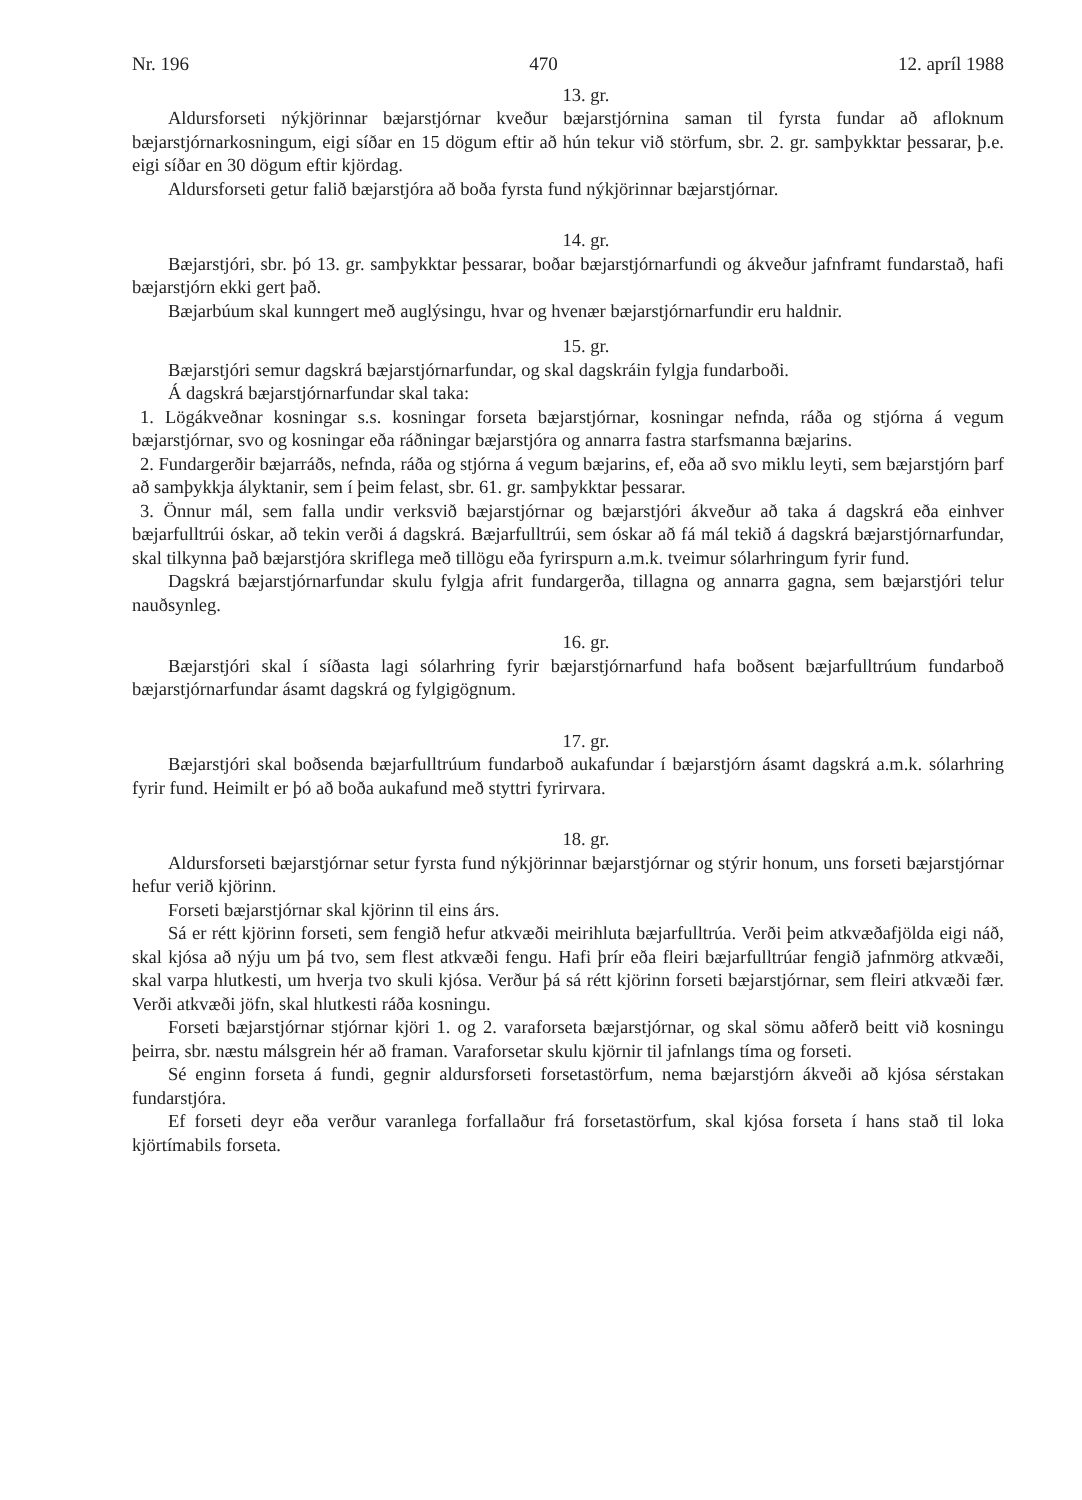Nr. 196 470 12. apríl 1988
13. gr.
Aldursforseti nýkjörinnar bæjarstjórnar kveður bæjarstjórnina saman til fyrsta fundar að afloknum bæjarstjórnarkosningum, eigi síðar en 15 dögum eftir að hún tekur við störfum, sbr. 2. gr. samþykktar þessarar, þ.e. eigi síðar en 30 dögum eftir kjördag.
Aldursforseti getur falið bæjarstjóra að boða fyrsta fund nýkjörinnar bæjarstjórnar.
14. gr.
Bæjarstjóri, sbr. þó 13. gr. samþykktar þessarar, boðar bæjarstjórnarfundi og ákveður jafnframt fundarstað, hafi bæjarstjórn ekki gert það.
Bæjarbúum skal kunngert með auglýsingu, hvar og hvenær bæjarstjórnarfundir eru haldnir.
15. gr.
Bæjarstjóri semur dagskrá bæjarstjórnarfundar, og skal dagskráin fylgja fundarboði.
Á dagskrá bæjarstjórnarfundar skal taka:
1. Lögákveðnar kosningar s.s. kosningar forseta bæjarstjórnar, kosningar nefnda, ráða og stjórna á vegum bæjarstjórnar, svo og kosningar eða ráðningar bæjarstjóra og annarra fastra starfsmanna bæjarins.
2. Fundargerðir bæjarráðs, nefnda, ráða og stjórna á vegum bæjarins, ef, eða að svo miklu leyti, sem bæjarstjórn þarf að samþykkja ályktanir, sem í þeim felast, sbr. 61. gr. samþykktar þessarar.
3. Önnur mál, sem falla undir verksvið bæjarstjórnar og bæjarstjóri ákveður að taka á dagskrá eða einhver bæjarfulltrúi óskar, að tekin verði á dagskrá. Bæjarfulltrúi, sem óskar að fá mál tekið á dagskrá bæjarstjórnarfundar, skal tilkynna það bæjarstjóra skriflega með tillögu eða fyrirspurn a.m.k. tveimur sólarhringum fyrir fund.
Dagskrá bæjarstjórnarfundar skulu fylgja afrit fundargerða, tillagna og annarra gagna, sem bæjarstjóri telur nauðsynleg.
16. gr.
Bæjarstjóri skal í síðasta lagi sólarhring fyrir bæjarstjórnarfund hafa boðsent bæjarfulltrúum fundarboð bæjarstjórnarfundar ásamt dagskrá og fylgigögnum.
17. gr.
Bæjarstjóri skal boðsenda bæjarfulltrúum fundarboð aukafundar í bæjarstjórn ásamt dagskrá a.m.k. sólarhring fyrir fund. Heimilt er þó að boða aukafund með styttri fyrirvara.
18. gr.
Aldursforseti bæjarstjórnar setur fyrsta fund nýkjörinnar bæjarstjórnar og stýrir honum, uns forseti bæjarstjórnar hefur verið kjörinn.
Forseti bæjarstjórnar skal kjörinn til eins árs.
Sá er rétt kjörinn forseti, sem fengið hefur atkvæði meirihluta bæjarfulltrúa. Verði þeim atkvæðafjölda eigi náð, skal kjósa að nýju um þá tvo, sem flest atkvæði fengu. Hafi þrír eða fleiri bæjarfulltrúar fengið jafnmörg atkvæði, skal varpa hlutkesti, um hverja tvo skuli kjósa. Verður þá sá rétt kjörinn forseti bæjarstjórnar, sem fleiri atkvæði fær. Verði atkvæði jöfn, skal hlutkesti ráða kosningu.
Forseti bæjarstjórnar stjórnar kjöri 1. og 2. varaforseta bæjarstjórnar, og skal sömu aðferð beitt við kosningu þeirra, sbr. næstu málsgrein hér að framan. Varaforsetar skulu kjörnir til jafnlangs tíma og forseti.
Sé enginn forseta á fundi, gegnir aldursforseti forsetastörfum, nema bæjarstjórn ákveði að kjósa sérstakan fundarstjóra.
Ef forseti deyr eða verður varanlega forfallaður frá forsetastörfum, skal kjósa forseta í hans stað til loka kjörtímabils forseta.